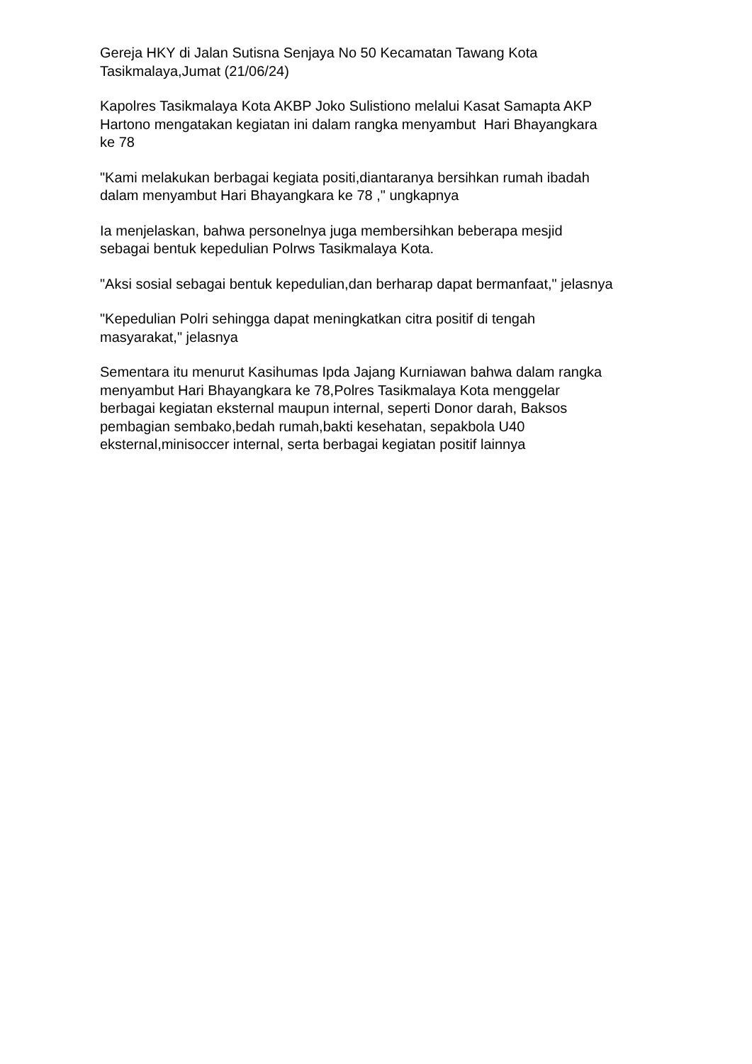Gereja HKY di Jalan Sutisna Senjaya No 50 Kecamatan Tawang Kota
Tasikmalaya,Jumat (21/06/24)
Kapolres Tasikmalaya Kota AKBP Joko Sulistiono melalui Kasat Samapta AKP
Hartono mengatakan kegiatan ini dalam rangka menyambut Hari Bhayangkara
ke 78
"Kami melakukan berbagai kegiata positi,diantaranya bersihkan rumah ibadah
dalam menyambut Hari Bhayangkara ke 78 ," ungkapnya
Ia menjelaskan, bahwa personelnya juga membersihkan beberapa mesjid
sebagai bentuk kepedulian Polrws Tasikmalaya Kota.
"Aksi sosial sebagai bentuk kepedulian,dan berharap dapat bermanfaat," jelasnya
"Kepedulian Polri sehingga dapat meningkatkan citra positif di tengah
masyarakat," jelasnya
Sementara itu menurut Kasihumas Ipda Jajang Kurniawan bahwa dalam rangka
menyambut Hari Bhayangkara ke 78,Polres Tasikmalaya Kota menggelar
berbagai kegiatan eksternal maupun internal, seperti Donor darah, Baksos
pembagian sembako,bedah rumah,bakti kesehatan, sepakbola U40
eksternal,minisoccer internal, serta berbagai kegiatan positif lainnya